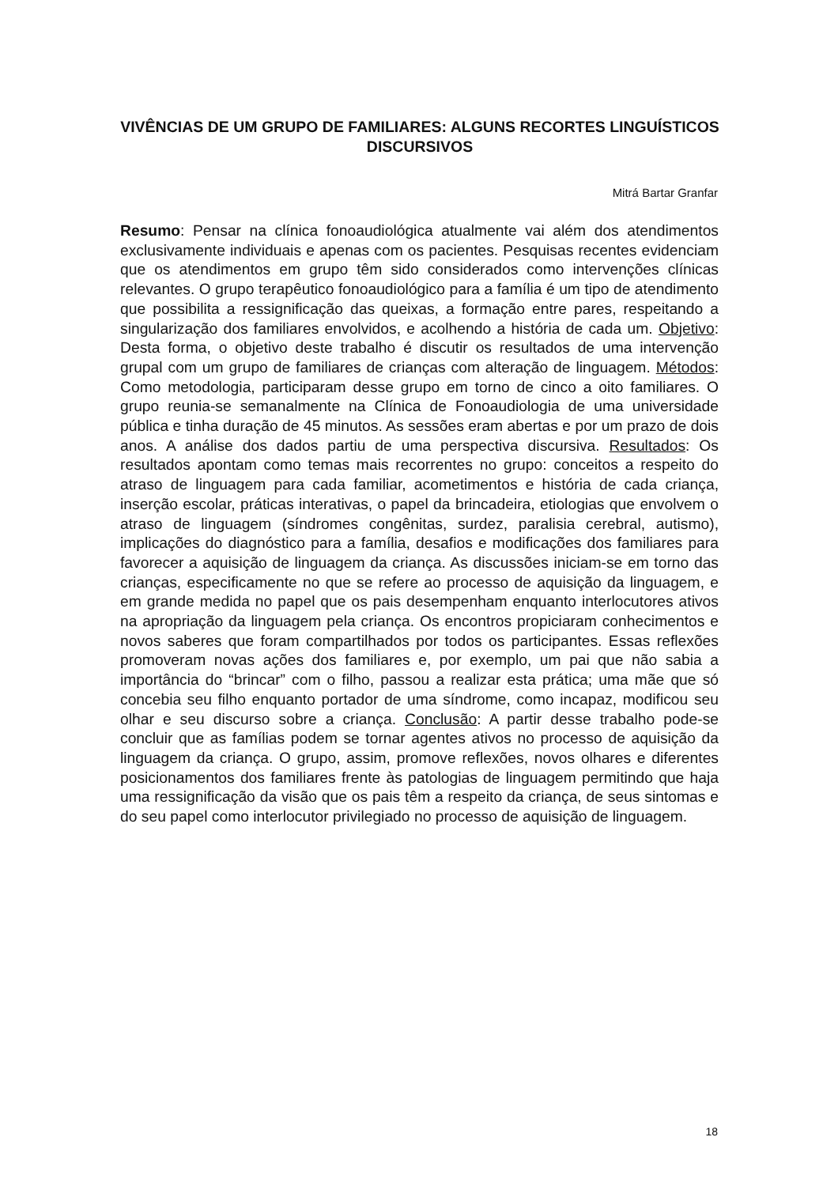VIVÊNCIAS DE UM GRUPO DE FAMILIARES: ALGUNS RECORTES LINGUÍSTICOS DISCURSIVOS
Mitrá Bartar Granfar
Resumo: Pensar na clínica fonoaudiológica atualmente vai além dos atendimentos exclusivamente individuais e apenas com os pacientes. Pesquisas recentes evidenciam que os atendimentos em grupo têm sido considerados como intervenções clínicas relevantes. O grupo terapêutico fonoaudiológico para a família é um tipo de atendimento que possibilita a ressignificação das queixas, a formação entre pares, respeitando a singularização dos familiares envolvidos, e acolhendo a história de cada um. Objetivo: Desta forma, o objetivo deste trabalho é discutir os resultados de uma intervenção grupal com um grupo de familiares de crianças com alteração de linguagem. Métodos: Como metodologia, participaram desse grupo em torno de cinco a oito familiares. O grupo reunia-se semanalmente na Clínica de Fonoaudiologia de uma universidade pública e tinha duração de 45 minutos. As sessões eram abertas e por um prazo de dois anos. A análise dos dados partiu de uma perspectiva discursiva. Resultados: Os resultados apontam como temas mais recorrentes no grupo: conceitos a respeito do atraso de linguagem para cada familiar, acometimentos e história de cada criança, inserção escolar, práticas interativas, o papel da brincadeira, etiologias que envolvem o atraso de linguagem (síndromes congênitas, surdez, paralisia cerebral, autismo), implicações do diagnóstico para a família, desafios e modificações dos familiares para favorecer a aquisição de linguagem da criança. As discussões iniciam-se em torno das crianças, especificamente no que se refere ao processo de aquisição da linguagem, e em grande medida no papel que os pais desempenham enquanto interlocutores ativos na apropriação da linguagem pela criança. Os encontros propiciaram conhecimentos e novos saberes que foram compartilhados por todos os participantes. Essas reflexões promoveram novas ações dos familiares e, por exemplo, um pai que não sabia a importância do “brincar” com o filho, passou a realizar esta prática; uma mãe que só concebia seu filho enquanto portador de uma síndrome, como incapaz, modificou seu olhar e seu discurso sobre a criança. Conclusão: A partir desse trabalho pode-se concluir que as famílias podem se tornar agentes ativos no processo de aquisição da linguagem da criança. O grupo, assim, promove reflexões, novos olhares e diferentes posicionamentos dos familiares frente às patologias de linguagem permitindo que haja uma ressignificação da visão que os pais têm a respeito da criança, de seus sintomas e do seu papel como interlocutor privilegiado no processo de aquisição de linguagem.
18